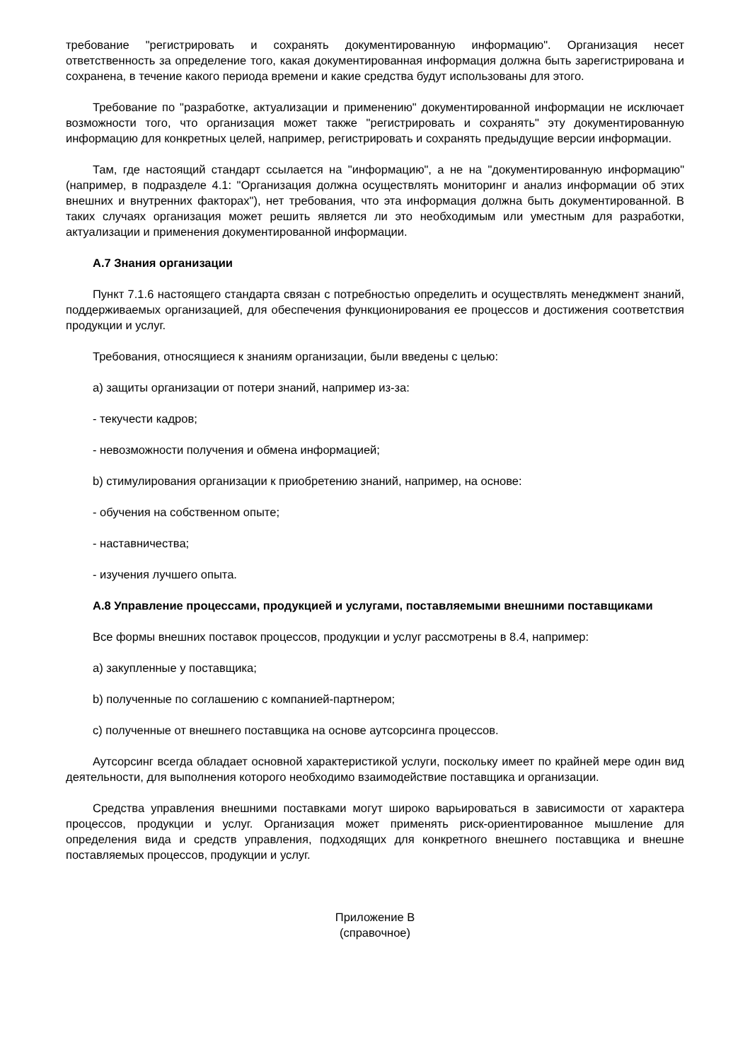требование "регистрировать и сохранять документированную информацию". Организация несет ответственность за определение того, какая документированная информация должна быть зарегистрирована и сохранена, в течение какого периода времени и какие средства будут использованы для этого.
Требование по "разработке, актуализации и применению" документированной информации не исключает возможности того, что организация может также "регистрировать и сохранять" эту документированную информацию для конкретных целей, например, регистрировать и сохранять предыдущие версии информации.
Там, где настоящий стандарт ссылается на "информацию", а не на "документированную информацию" (например, в подразделе 4.1: "Организация должна осуществлять мониторинг и анализ информации об этих внешних и внутренних факторах"), нет требования, что эта информация должна быть документированной. В таких случаях организация может решить является ли это необходимым или уместным для разработки, актуализации и применения документированной информации.
А.7 Знания организации
Пункт 7.1.6 настоящего стандарта связан с потребностью определить и осуществлять менеджмент знаний, поддерживаемых организацией, для обеспечения функционирования ее процессов и достижения соответствия продукции и услуг.
Требования, относящиеся к знаниям организации, были введены с целью:
a) защиты организации от потери знаний, например из-за:
- текучести кадров;
- невозможности получения и обмена информацией;
b) стимулирования организации к приобретению знаний, например, на основе:
- обучения на собственном опыте;
- наставничества;
- изучения лучшего опыта.
А.8 Управление процессами, продукцией и услугами, поставляемыми внешними поставщиками
Все формы внешних поставок процессов, продукции и услуг рассмотрены в 8.4, например:
a) закупленные у поставщика;
b) полученные по соглашению с компанией-партнером;
c) полученные от внешнего поставщика на основе аутсорсинга процессов.
Аутсорсинг всегда обладает основной характеристикой услуги, поскольку имеет по крайней мере один вид деятельности, для выполнения которого необходимо взаимодействие поставщика и организации.
Средства управления внешними поставками могут широко варьироваться в зависимости от характера процессов, продукции и услуг. Организация может применять риск-ориентированное мышление для определения вида и средств управления, подходящих для конкретного внешнего поставщика и внешне поставляемых процессов, продукции и услуг.
Приложение В
(справочное)